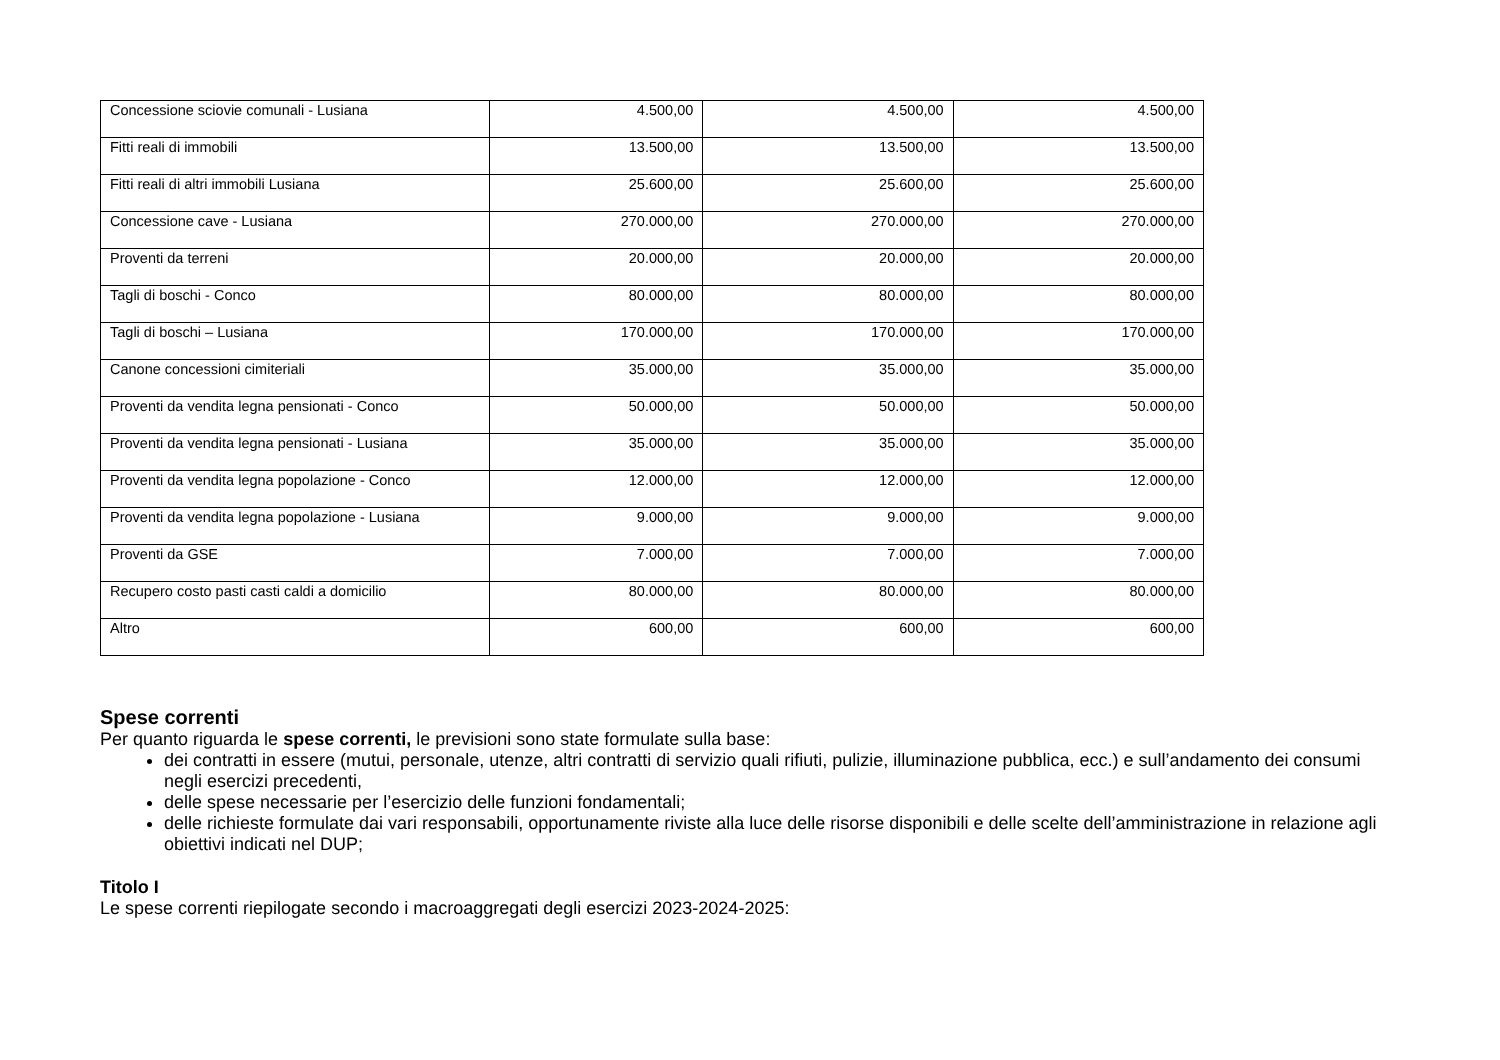| Concessione sciovie comunali - Lusiana | 4.500,00 | 4.500,00 | 4.500,00 |
| Fitti reali di immobili | 13.500,00 | 13.500,00 | 13.500,00 |
| Fitti reali di altri immobili Lusiana | 25.600,00 | 25.600,00 | 25.600,00 |
| Concessione cave - Lusiana | 270.000,00 | 270.000,00 | 270.000,00 |
| Proventi da terreni | 20.000,00 | 20.000,00 | 20.000,00 |
| Tagli di boschi - Conco | 80.000,00 | 80.000,00 | 80.000,00 |
| Tagli di boschi – Lusiana | 170.000,00 | 170.000,00 | 170.000,00 |
| Canone concessioni cimiteriali | 35.000,00 | 35.000,00 | 35.000,00 |
| Proventi da vendita legna pensionati - Conco | 50.000,00 | 50.000,00 | 50.000,00 |
| Proventi da vendita legna pensionati - Lusiana | 35.000,00 | 35.000,00 | 35.000,00 |
| Proventi da vendita legna popolazione - Conco | 12.000,00 | 12.000,00 | 12.000,00 |
| Proventi da vendita legna popolazione - Lusiana | 9.000,00 | 9.000,00 | 9.000,00 |
| Proventi da GSE | 7.000,00 | 7.000,00 | 7.000,00 |
| Recupero costo pasti casti caldi a domicilio | 80.000,00 | 80.000,00 | 80.000,00 |
| Altro | 600,00 | 600,00 | 600,00 |
Spese correnti
Per quanto riguarda le spese correnti, le previsioni sono state formulate sulla base:
dei contratti in essere (mutui, personale, utenze, altri contratti di servizio quali rifiuti, pulizie, illuminazione pubblica, ecc.) e sull’andamento dei consumi negli esercizi precedenti,
delle spese necessarie per l’esercizio delle funzioni fondamentali;
delle richieste formulate dai vari responsabili, opportunamente riviste alla luce delle risorse disponibili e delle scelte dell’amministrazione in relazione agli obiettivi indicati nel DUP;
Titolo I
Le spese correnti riepilogate secondo i macroaggregati degli esercizi 2023-2024-2025: